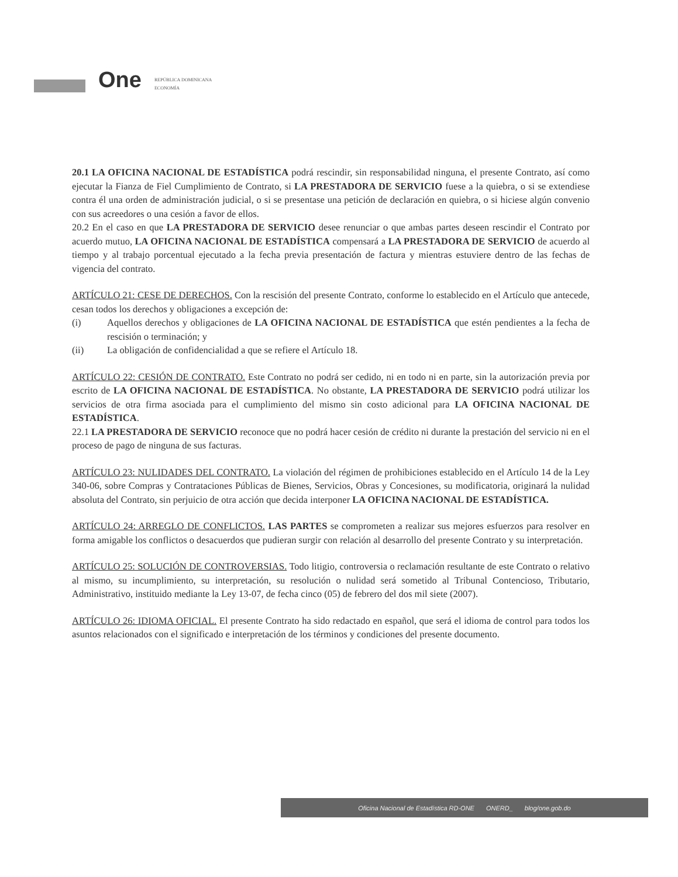One
REPÚBLICA DOMINICANA
ECONOMÍA
20.1 LA OFICINA NACIONAL DE ESTADÍSTICA podrá rescindir, sin responsabilidad ninguna, el presente Contrato, así como ejecutar la Fianza de Fiel Cumplimiento de Contrato, si LA PRESTADORA DE SERVICIO fuese a la quiebra, o si se extendiese contra él una orden de administración judicial, o si se presentase una petición de declaración en quiebra, o si hiciese algún convenio con sus acreedores o una cesión a favor de ellos.
20.2 En el caso en que LA PRESTADORA DE SERVICIO desee renunciar o que ambas partes deseen rescindir el Contrato por acuerdo mutuo, LA OFICINA NACIONAL DE ESTADÍSTICA compensará a LA PRESTADORA DE SERVICIO de acuerdo al tiempo y al trabajo porcentual ejecutado a la fecha previa presentación de factura y mientras estuviere dentro de las fechas de vigencia del contrato.
ARTÍCULO 21: CESE DE DERECHOS. Con la rescisión del presente Contrato, conforme lo establecido en el Artículo que antecede, cesan todos los derechos y obligaciones a excepción de:
(i) Aquellos derechos y obligaciones de LA OFICINA NACIONAL DE ESTADÍSTICA que estén pendientes a la fecha de rescisión o terminación; y
(ii) La obligación de confidencialidad a que se refiere el Artículo 18.
ARTÍCULO 22: CESIÓN DE CONTRATO. Este Contrato no podrá ser cedido, ni en todo ni en parte, sin la autorización previa por escrito de LA OFICINA NACIONAL DE ESTADÍSTICA. No obstante, LA PRESTADORA DE SERVICIO podrá utilizar los servicios de otra firma asociada para el cumplimiento del mismo sin costo adicional para LA OFICINA NACIONAL DE ESTADÍSTICA.
22.1 LA PRESTADORA DE SERVICIO reconoce que no podrá hacer cesión de crédito ni durante la prestación del servicio ni en el proceso de pago de ninguna de sus facturas.
ARTÍCULO 23: NULIDADES DEL CONTRATO. La violación del régimen de prohibiciones establecido en el Artículo 14 de la Ley 340-06, sobre Compras y Contrataciones Públicas de Bienes, Servicios, Obras y Concesiones, su modificatoria, originará la nulidad absoluta del Contrato, sin perjuicio de otra acción que decida interponer LA OFICINA NACIONAL DE ESTADÍSTICA.
ARTÍCULO 24: ARREGLO DE CONFLICTOS. LAS PARTES se comprometen a realizar sus mejores esfuerzos para resolver en forma amigable los conflictos o desacuerdos que pudieran surgir con relación al desarrollo del presente Contrato y su interpretación.
ARTÍCULO 25: SOLUCIÓN DE CONTROVERSIAS. Todo litigio, controversia o reclamación resultante de este Contrato o relativo al mismo, su incumplimiento, su interpretación, su resolución o nulidad será sometido al Tribunal Contencioso, Tributario, Administrativo, instituido mediante la Ley 13-07, de fecha cinco (05) de febrero del dos mil siete (2007).
ARTÍCULO 26: IDIOMA OFICIAL. El presente Contrato ha sido redactado en español, que será el idioma de control para todos los asuntos relacionados con el significado e interpretación de los términos y condiciones del presente documento.
Oficina Nacional de Estadística RD-ONE ONERD_ blog/one.gob.do